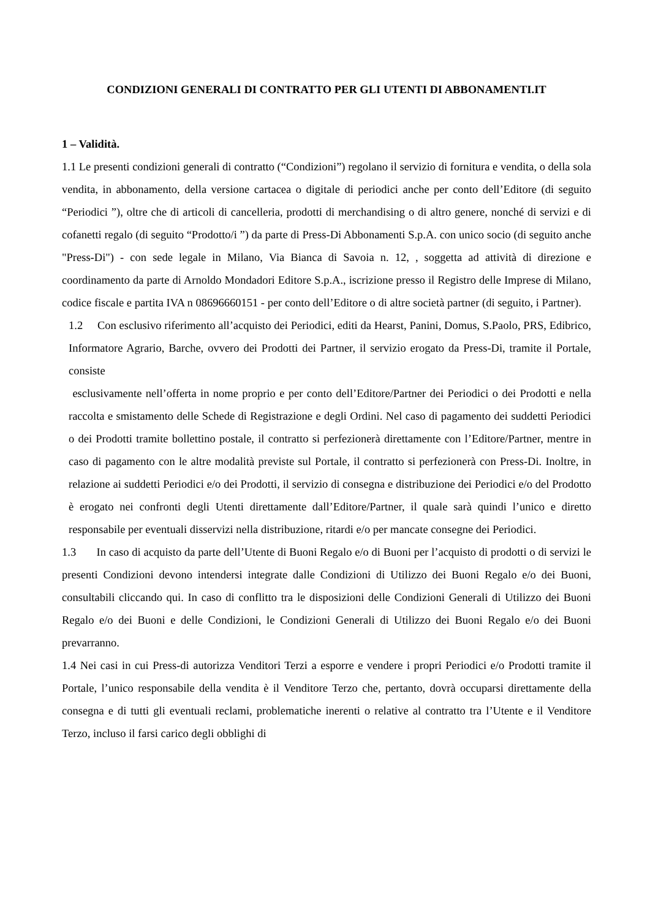CONDIZIONI GENERALI DI CONTRATTO PER GLI UTENTI DI ABBONAMENTI.IT
1 – Validità.
1.1 Le presenti condizioni generali di contratto (“Condizioni”) regolano il servizio di fornitura e vendita, o della sola vendita, in abbonamento, della versione cartacea o digitale di periodici anche per conto dell’Editore (di seguito “Periodici ”), oltre che di articoli di cancelleria, prodotti di merchandising o di altro genere, nonché di servizi e di cofanetti regalo (di seguito “Prodotto/i ”) da parte di Press-Di Abbonamenti S.p.A. con unico socio (di seguito anche "Press-Di") - con sede legale in Milano, Via Bianca di Savoia n. 12, , soggetta ad attività di direzione e coordinamento da parte di Arnoldo Mondadori Editore S.p.A., iscrizione presso il Registro delle Imprese di Milano, codice fiscale e partita IVA n 08696660151 - per conto dell’Editore o di altre società partner (di seguito, i Partner).
1.2 Con esclusivo riferimento all’acquisto dei Periodici, editi da Hearst, Panini, Domus, S.Paolo, PRS, Edibrico, Informatore Agrario, Barche, ovvero dei Prodotti dei Partner, il servizio erogato da Press-Di, tramite il Portale, consiste
esclusivamente nell’offerta in nome proprio e per conto dell’Editore/Partner dei Periodici o dei Prodotti e nella raccolta e smistamento delle Schede di Registrazione e degli Ordini. Nel caso di pagamento dei suddetti Periodici o dei Prodotti tramite bollettino postale, il contratto si perfezionerà direttamente con l’Editore/Partner, mentre in caso di pagamento con le altre modalità previste sul Portale, il contratto si perfezionerà con Press-Di. Inoltre, in relazione ai suddetti Periodici e/o dei Prodotti, il servizio di consegna e distribuzione dei Periodici e/o del Prodotto è erogato nei confronti degli Utenti direttamente dall’Editore/Partner, il quale sarà quindi l’unico e diretto responsabile per eventuali disservizi nella distribuzione, ritardi e/o per mancate consegne dei Periodici.
1.3 In caso di acquisto da parte dell’Utente di Buoni Regalo e/o di Buoni per l’acquisto di prodotti o di servizi le presenti Condizioni devono intendersi integrate dalle Condizioni di Utilizzo dei Buoni Regalo e/o dei Buoni, consultabili cliccando qui. In caso di conflitto tra le disposizioni delle Condizioni Generali di Utilizzo dei Buoni Regalo e/o dei Buoni e delle Condizioni, le Condizioni Generali di Utilizzo dei Buoni Regalo e/o dei Buoni prevarranno.
1.4 Nei casi in cui Press-di autorizza Venditori Terzi a esporre e vendere i propri Periodici e/o Prodotti tramite il Portale, l’unico responsabile della vendita è il Venditore Terzo che, pertanto, dovrà occuparsi direttamente della consegna e di tutti gli eventuali reclami, problematiche inerenti o relative al contratto tra l’Utente e il Venditore Terzo, incluso il farsi carico degli obblighi di